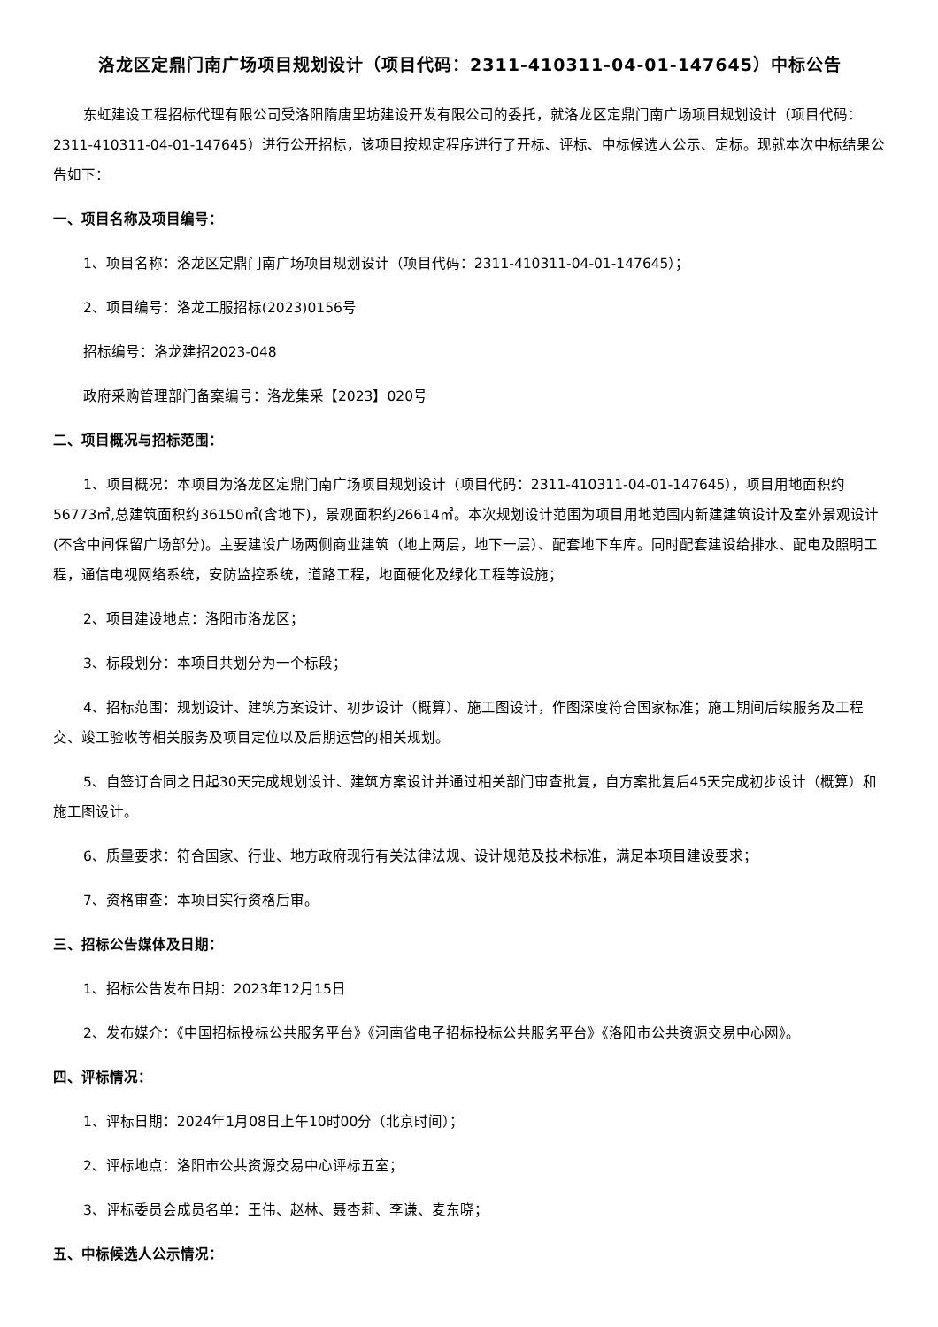洛龙区定鼎门南广场项目规划设计（项目代码：2311-410311-04-01-147645）中标公告
东虹建设工程招标代理有限公司受洛阳隋唐里坊建设开发有限公司的委托，就洛龙区定鼎门南广场项目规划设计（项目代码：2311-410311-04-01-147645）进行公开招标，该项目按规定程序进行了开标、评标、中标候选人公示、定标。现就本次中标结果公告如下：
一、项目名称及项目编号：
1、项目名称：洛龙区定鼎门南广场项目规划设计（项目代码：2311-410311-04-01-147645）；
2、项目编号：洛龙工服招标(2023)0156号
招标编号：洛龙建招2023-048
政府采购管理部门备案编号：洛龙集采【2023】020号
二、项目概况与招标范围：
1、项目概况：本项目为洛龙区定鼎门南广场项目规划设计（项目代码：2311-410311-04-01-147645），项目用地面积约56773㎡,总建筑面积约36150㎡(含地下)，景观面积约26614㎡。本次规划设计范围为项目用地范围内新建建筑设计及室外景观设计(不含中间保留广场部分)。主要建设广场两侧商业建筑（地上两层，地下一层）、配套地下车库。同时配套建设给排水、配电及照明工程，通信电视网络系统，安防监控系统，道路工程，地面硬化及绿化工程等设施；
2、项目建设地点：洛阳市洛龙区；
3、标段划分：本项目共划分为一个标段；
4、招标范围：规划设计、建筑方案设计、初步设计（概算）、施工图设计，作图深度符合国家标准；施工期间后续服务及工程交、竣工验收等相关服务及项目定位以及后期运营的相关规划。
5、自签订合同之日起30天完成规划设计、建筑方案设计并通过相关部门审查批复，自方案批复后45天完成初步设计（概算）和施工图设计。
6、质量要求：符合国家、行业、地方政府现行有关法律法规、设计规范及技术标准，满足本项目建设要求；
7、资格审查：本项目实行资格后审。
三、招标公告媒体及日期：
1、招标公告发布日期：2023年12月15日
2、发布媒介：《中国招标投标公共服务平台》《河南省电子招标投标公共服务平台》《洛阳市公共资源交易中心网》。
四、评标情况：
1、评标日期：2024年1月08日上午10时00分（北京时间）；
2、评标地点：洛阳市公共资源交易中心评标五室；
3、评标委员会成员名单：王伟、赵林、聂杏莉、李谦、麦东晓；
五、中标候选人公示情况：